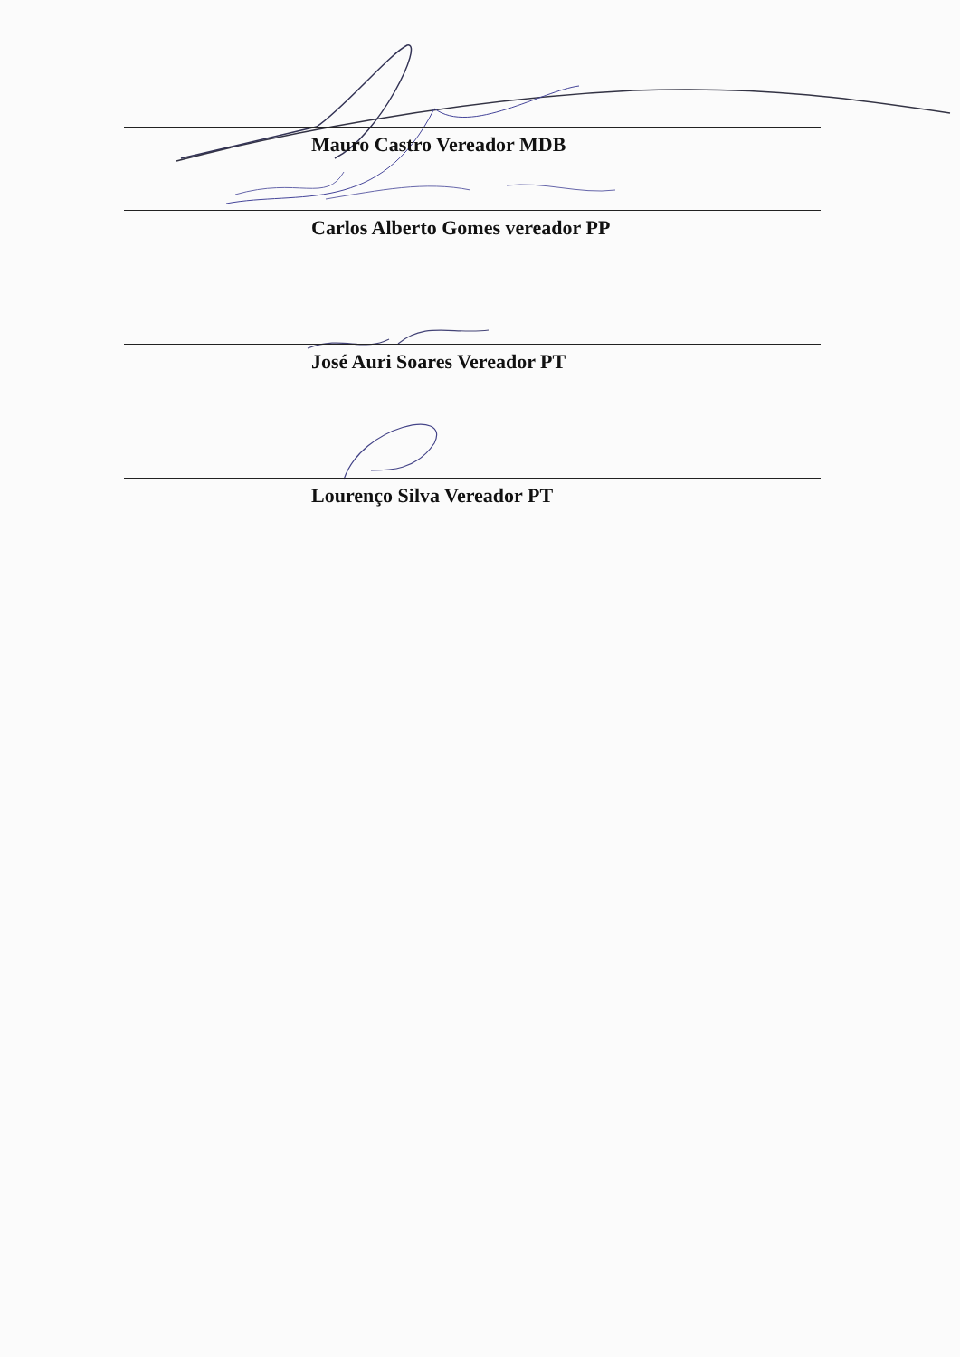Mauro Castro Vereador MDB
Carlos Alberto Gomes vereador PP
José Auri Soares Vereador PT
Lourenço Silva Vereador PT